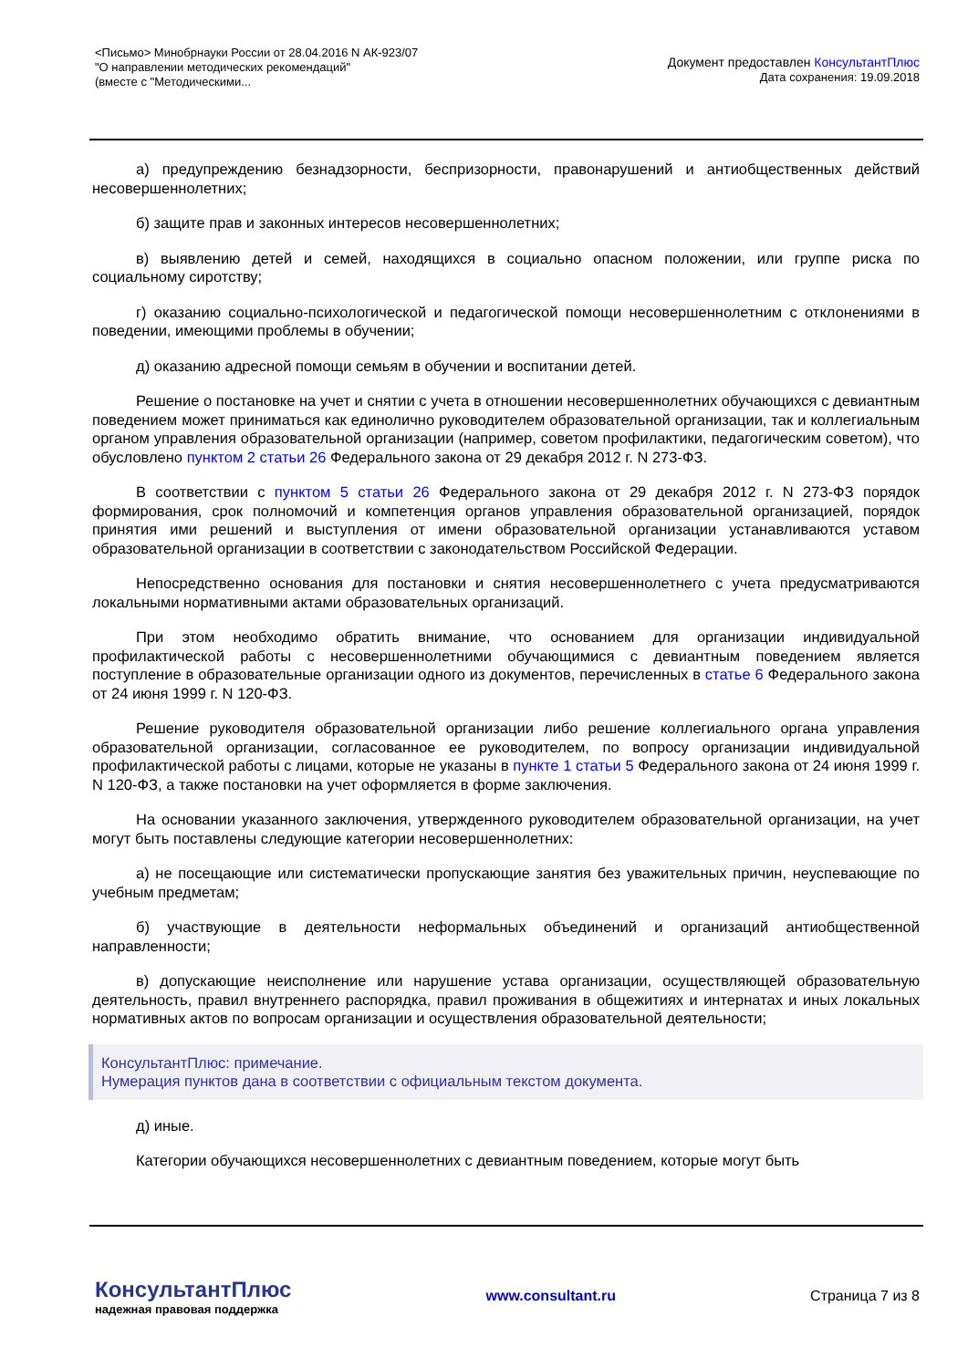<Письмо> Минобрнауки России от 28.04.2016 N АК-923/07
"О направлении методических рекомендаций"
(вместе с "Методическими...
Документ предоставлен КонсультантПлюс
Дата сохранения: 19.09.2018
а) предупреждению безнадзорности, беспризорности, правонарушений и антиобщественных действий несовершеннолетних;
б) защите прав и законных интересов несовершеннолетних;
в) выявлению детей и семей, находящихся в социально опасном положении, или группе риска по социальному сиротству;
г) оказанию социально-психологической и педагогической помощи несовершеннолетним с отклонениями в поведении, имеющими проблемы в обучении;
д) оказанию адресной помощи семьям в обучении и воспитании детей.
Решение о постановке на учет и снятии с учета в отношении несовершеннолетних обучающихся с девиантным поведением может приниматься как единолично руководителем образовательной организации, так и коллегиальным органом управления образовательной организации (например, советом профилактики, педагогическим советом), что обусловлено пунктом 2 статьи 26 Федерального закона от 29 декабря 2012 г. N 273-ФЗ.
В соответствии с пунктом 5 статьи 26 Федерального закона от 29 декабря 2012 г. N 273-ФЗ порядок формирования, срок полномочий и компетенция органов управления образовательной организацией, порядок принятия ими решений и выступления от имени образовательной организации устанавливаются уставом образовательной организации в соответствии с законодательством Российской Федерации.
Непосредственно основания для постановки и снятия несовершеннолетнего с учета предусматриваются локальными нормативными актами образовательных организаций.
При этом необходимо обратить внимание, что основанием для организации индивидуальной профилактической работы с несовершеннолетними обучающимися с девиантным поведением является поступление в образовательные организации одного из документов, перечисленных в статье 6 Федерального закона от 24 июня 1999 г. N 120-ФЗ.
Решение руководителя образовательной организации либо решение коллегиального органа управления образовательной организации, согласованное ее руководителем, по вопросу организации индивидуальной профилактической работы с лицами, которые не указаны в пункте 1 статьи 5 Федерального закона от 24 июня 1999 г. N 120-ФЗ, а также постановки на учет оформляется в форме заключения.
На основании указанного заключения, утвержденного руководителем образовательной организации, на учет могут быть поставлены следующие категории несовершеннолетних:
а) не посещающие или систематически пропускающие занятия без уважительных причин, неуспевающие по учебным предметам;
б) участвующие в деятельности неформальных объединений и организаций антиобщественной направленности;
в) допускающие неисполнение или нарушение устава организации, осуществляющей образовательную деятельность, правил внутреннего распорядка, правил проживания в общежитиях и интернатах и иных локальных нормативных актов по вопросам организации и осуществления образовательной деятельности;
КонсультантПлюс: примечание.
Нумерация пунктов дана в соответствии с официальным текстом документа.
д) иные.
Категории обучающихся несовершеннолетних с девиантным поведением, которые могут быть
КонсультантПлюс
надежная правовая поддержка
www.consultant.ru Страница 7 из 8